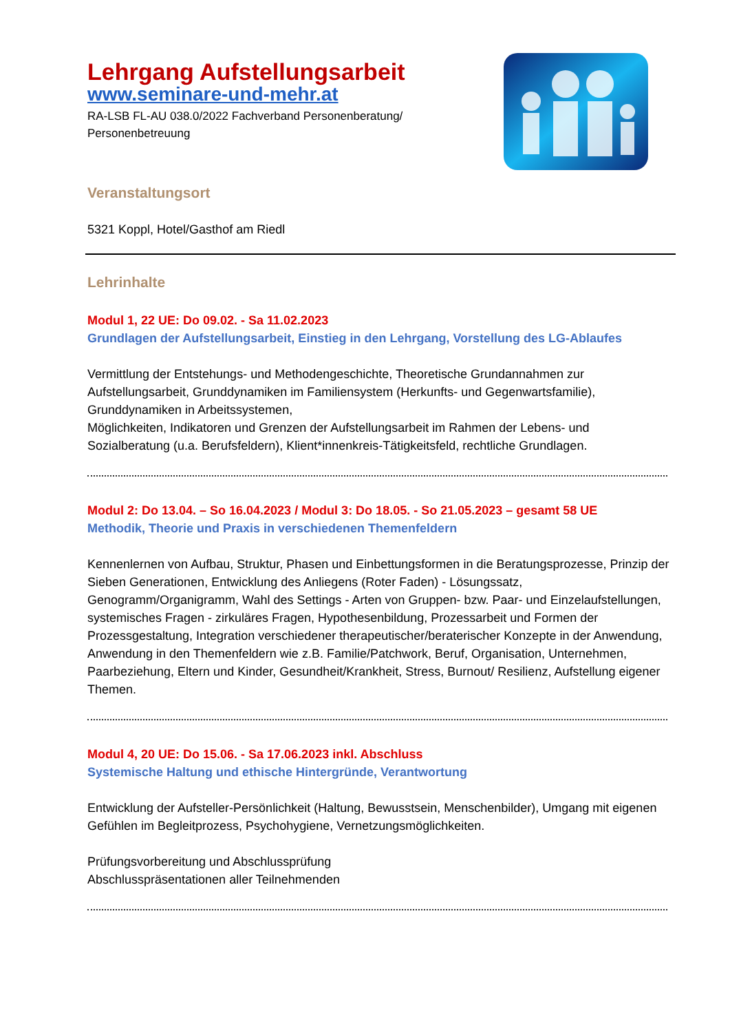Lehrgang Aufstellungsarbeit
www.seminare-und-mehr.at
RA-LSB FL-AU 038.0/2022 Fachverband Personenberatung/
Personenbetreuung
Veranstaltungsort
5321 Koppl, Hotel/Gasthof am Riedl
Lehrinhalte
Modul 1, 22 UE: Do 09.02. - Sa 11.02.2023
Grundlagen der Aufstellungsarbeit, Einstieg in den Lehrgang, Vorstellung des LG-Ablaufes
Vermittlung der Entstehungs- und Methodengeschichte, Theoretische Grundannahmen zur Aufstellungsarbeit, Grunddynamiken im Familiensystem (Herkunfts- und Gegenwartsfamilie), Grunddynamiken in Arbeitssystemen,
Möglichkeiten, Indikatoren und Grenzen der Aufstellungsarbeit im Rahmen der Lebens- und Sozialberatung (u.a. Berufsfeldern), Klient*innenkreis-Tätigkeitsfeld, rechtliche Grundlagen.
Modul 2: Do 13.04. – So 16.04.2023 / Modul 3: Do 18.05. - So 21.05.2023 – gesamt 58 UE
Methodik, Theorie und Praxis in verschiedenen Themenfeldern
Kennenlernen von Aufbau, Struktur, Phasen und Einbettungsformen in die Beratungsprozesse, Prinzip der Sieben Generationen, Entwicklung des Anliegens (Roter Faden) - Lösungssatz, Genogramm/Organigramm, Wahl des Settings - Arten von Gruppen- bzw. Paar- und Einzelaufstellungen, systemisches Fragen - zirkuläres Fragen, Hypothesenbildung, Prozessarbeit und Formen der Prozessgestaltung, Integration verschiedener therapeutischer/beraterischer Konzepte in der Anwendung,
Anwendung in den Themenfeldern wie z.B. Familie/Patchwork, Beruf, Organisation, Unternehmen, Paarbeziehung, Eltern und Kinder, Gesundheit/Krankheit, Stress, Burnout/ Resilienz, Aufstellung eigener Themen.
Modul 4, 20 UE: Do 15.06. - Sa 17.06.2023 inkl. Abschluss
Systemische Haltung und ethische Hintergründe, Verantwortung
Entwicklung der Aufsteller-Persönlichkeit (Haltung, Bewusstsein, Menschenbilder), Umgang mit eigenen Gefühlen im Begleitprozess, Psychohygiene, Vernetzungsmöglichkeiten.
Prüfungsvorbereitung und Abschlussprüfung
Abschlusspräsentationen aller Teilnehmenden